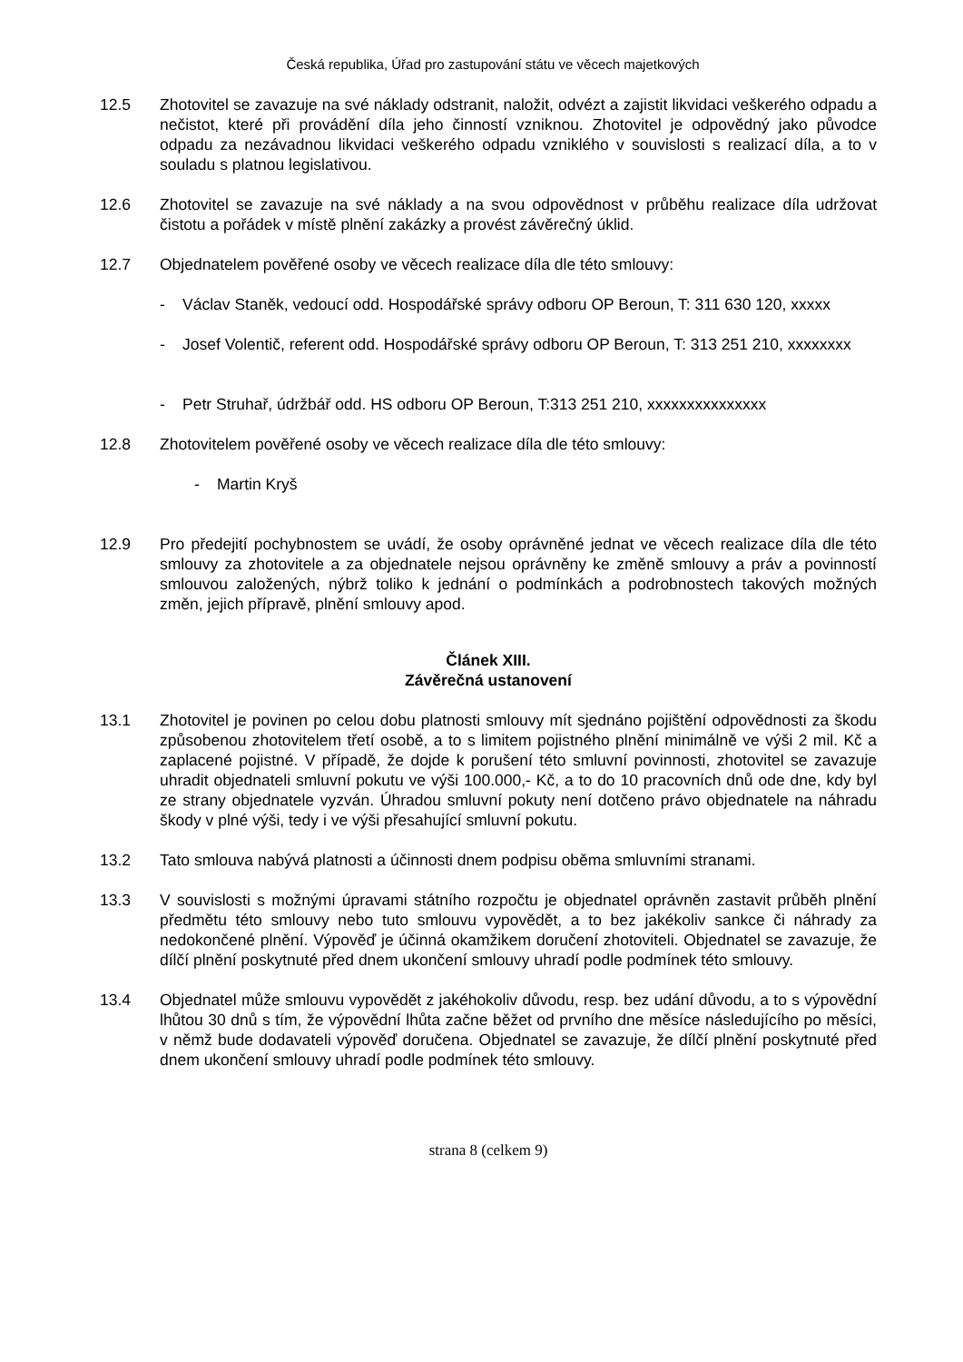Česká republika, Úřad pro zastupování státu ve věcech majetkových
12.5 Zhotovitel se zavazuje na své náklady odstranit, naložit, odvézt a zajistit likvidaci veškerého odpadu a nečistot, které při provádění díla jeho činností vzniknou. Zhotovitel je odpovědný jako původce odpadu za nezávadnou likvidaci veškerého odpadu vzniklého v souvislosti s realizací díla, a to v souladu s platnou legislativou.
12.6 Zhotovitel se zavazuje na své náklady a na svou odpovědnost v průběhu realizace díla udržovat čistotu a pořádek v místě plnění zakázky a provést závěrečný úklid.
12.7 Objednatelem pověřené osoby ve věcech realizace díla dle této smlouvy:
- Václav Staněk, vedoucí odd. Hospodářské správy odboru OP Beroun, T: 311 630 120, xxxxx
- Josef Volentič, referent odd. Hospodářské správy odboru OP Beroun, T: 313 251 210, xxxxxxxx
- Petr Struhař, údržbář odd. HS odboru OP Beroun, T:313 251 210, xxxxxxxxxxxxxxx
12.8 Zhotovitelem pověřené osoby ve věcech realizace díla dle této smlouvy:
- Martin Kryš
12.9 Pro předejití pochybnostem se uvádí, že osoby oprávněné jednat ve věcech realizace díla dle této smlouvy za zhotovitele a za objednatele nejsou oprávněny ke změně smlouvy a práv a povinností smlouvou založených, nýbrž toliko k jednání o podmínkách a podrobnostech takových možných změn, jejich přípravě, plnění smlouvy apod.
Článek XIII.
Závěrečná ustanovení
13.1 Zhotovitel je povinen po celou dobu platnosti smlouvy mít sjednáno pojištění odpovědnosti za škodu způsobenou zhotovitelem třetí osobě, a to s limitem pojistného plnění minimálně ve výši 2 mil. Kč a zaplacené pojistné. V případě, že dojde k porušení této smluvní povinnosti, zhotovitel se zavazuje uhradit objednateli smluvní pokutu ve výši 100.000,- Kč, a to do 10 pracovních dnů ode dne, kdy byl ze strany objednatele vyzván. Úhradou smluvní pokuty není dotčeno právo objednatele na náhradu škody v plné výši, tedy i ve výši přesahující smluvní pokutu.
13.2 Tato smlouva nabývá platnosti a účinnosti dnem podpisu oběma smluvními stranami.
13.3 V souvislosti s možnými úpravami státního rozpočtu je objednatel oprávněn zastavit průběh plnění předmětu této smlouvy nebo tuto smlouvu vypovědět, a to bez jakékoliv sankce či náhrady za nedokončené plnění. Výpověď je účinná okamžikem doručení zhotoviteli. Objednatel se zavazuje, že dílčí plnění poskytnuté před dnem ukončení smlouvy uhradí podle podmínek této smlouvy.
13.4 Objednatel může smlouvu vypovědět z jakéhokoliv důvodu, resp. bez udání důvodu, a to s výpovědní lhůtou 30 dnů s tím, že výpovědní lhůta začne běžet od prvního dne měsíce následujícího po měsíci, v němž bude dodavateli výpověď doručena. Objednatel se zavazuje, že dílčí plnění poskytnuté před dnem ukončení smlouvy uhradí podle podmínek této smlouvy.
strana 8 (celkem 9)